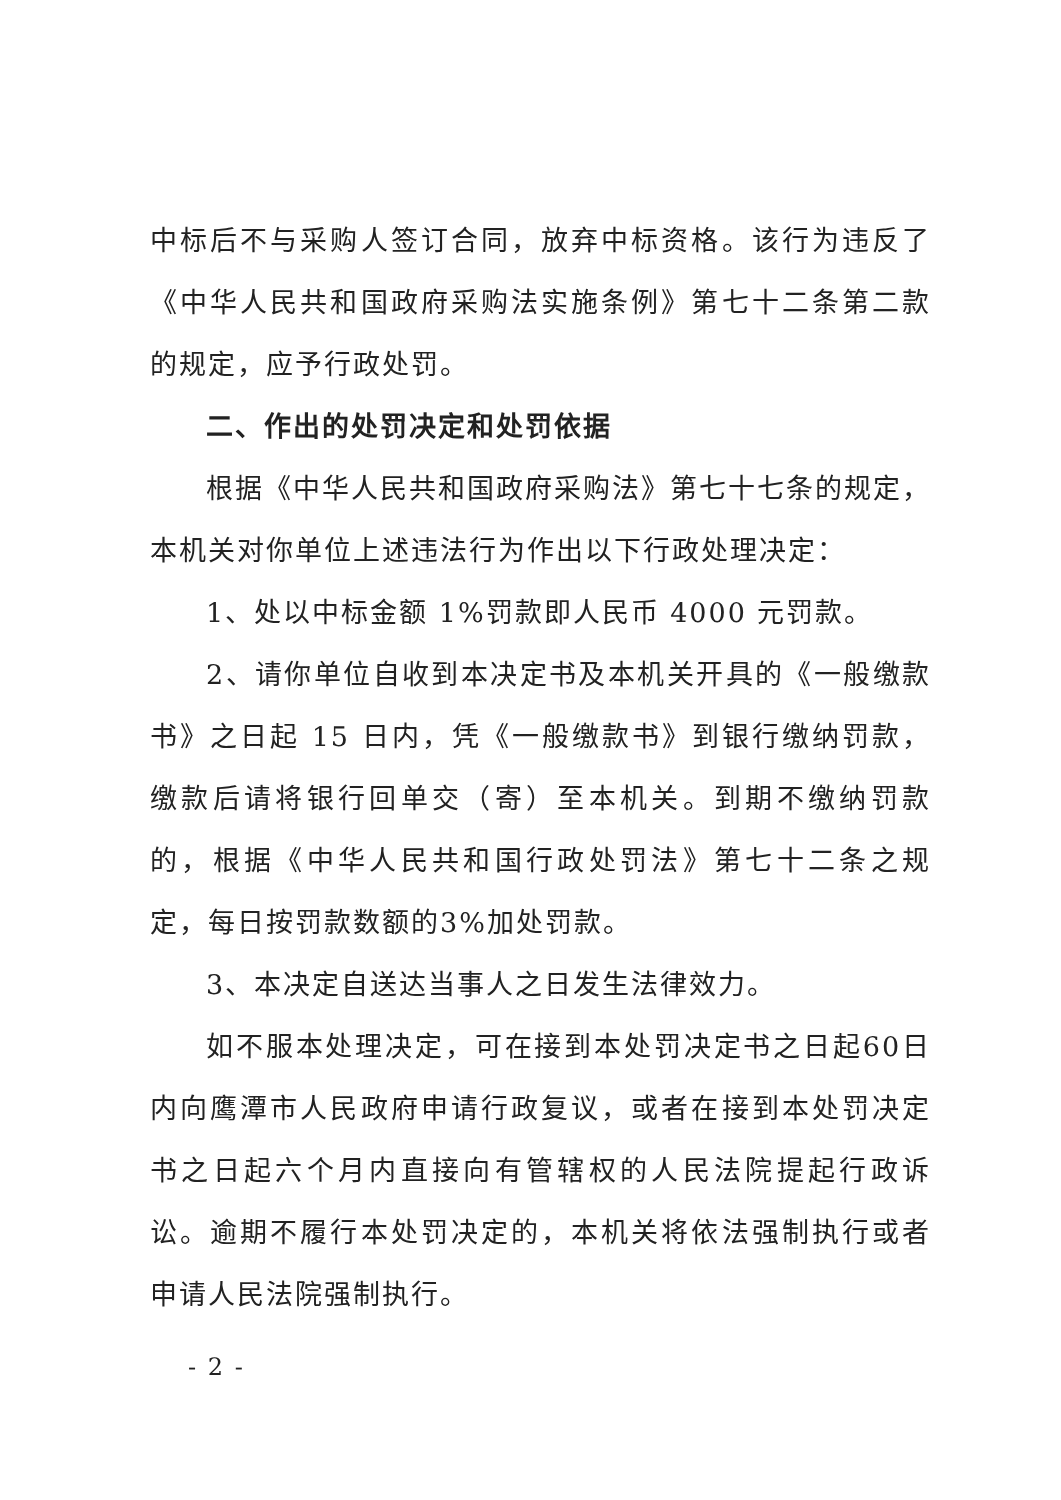中标后不与采购人签订合同，放弃中标资格。该行为违反了《中华人民共和国政府采购法实施条例》第七十二条第二款的规定，应予行政处罚。
二、作出的处罚决定和处罚依据
根据《中华人民共和国政府采购法》第七十七条的规定，本机关对你单位上述违法行为作出以下行政处理决定：
1、处以中标金额 1%罚款即人民币 4000 元罚款。
2、请你单位自收到本决定书及本机关开具的《一般缴款书》之日起 15 日内，凭《一般缴款书》到银行缴纳罚款，缴款后请将银行回单交（寄）至本机关。到期不缴纳罚款的，根据《中华人民共和国行政处罚法》第七十二条之规定，每日按罚款数额的3%加处罚款。
3、本决定自送达当事人之日发生法律效力。
如不服本处理决定，可在接到本处罚决定书之日起60日内向鹰潭市人民政府申请行政复议，或者在接到本处罚决定书之日起六个月内直接向有管辖权的人民法院提起行政诉讼。逾期不履行本处罚决定的，本机关将依法强制执行或者申请人民法院强制执行。
- 2 -